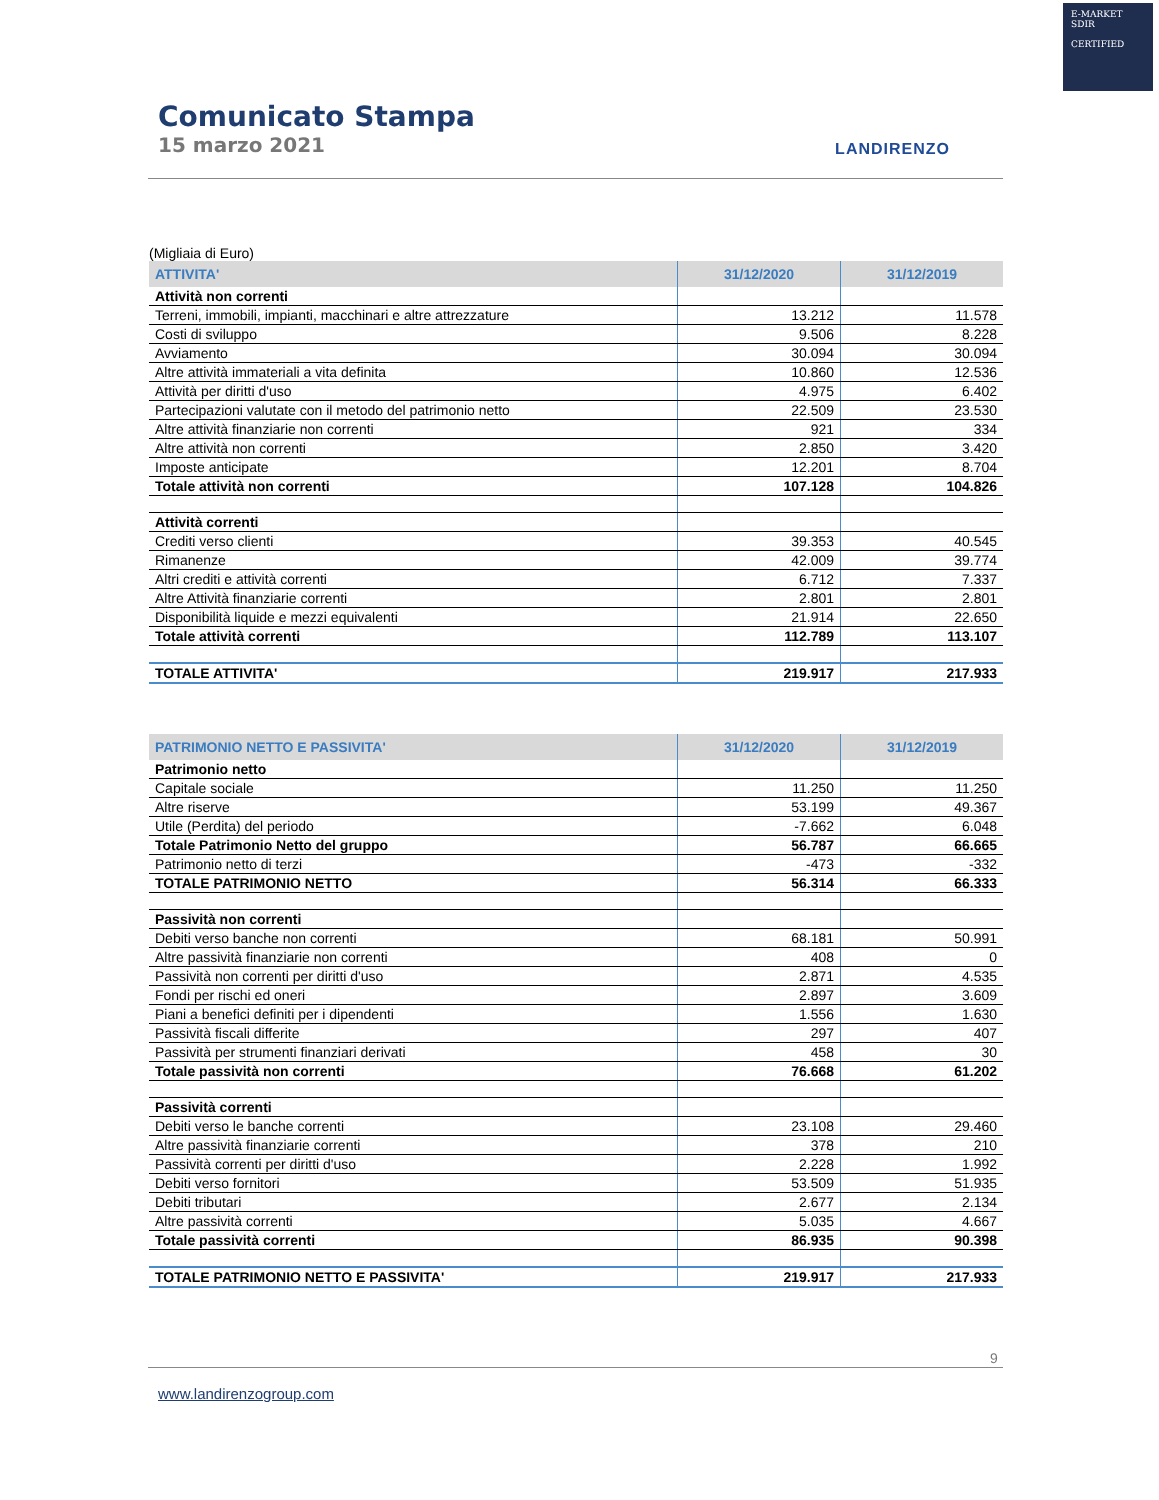E-MARKET
SDIR
CERTIFIED
Comunicato Stampa
15 marzo 2021
LANDIRENZO
(Migliaia di Euro)
| ATTIVITA' | 31/12/2020 | 31/12/2019 |
| Attività non correnti | | |
| Terreni, immobili, impianti, macchinari e altre attrezzature | 13.212 | 11.578 |
| Costi di sviluppo | 9.506 | 8.228 |
| Avviamento | 30.094 | 30.094 |
| Altre attività immateriali a vita definita | 10.860 | 12.536 |
| Attività per diritti d'uso | 4.975 | 6.402 |
| Partecipazioni valutate con il metodo del patrimonio netto | 22.509 | 23.530 |
| Altre attività finanziarie non correnti | 921 | 334 |
| Altre attività non correnti | 2.850 | 3.420 |
| Imposte anticipate | 12.201 | 8.704 |
| Totale attività non correnti | 107.128 | 104.826 |
| Attività correnti | | |
| Crediti verso clienti | 39.353 | 40.545 |
| Rimanenze | 42.009 | 39.774 |
| Altri crediti e attività correnti | 6.712 | 7.337 |
| Altre Attività finanziarie correnti | 2.801 | 2.801 |
| Disponibilità liquide e mezzi equivalenti | 21.914 | 22.650 |
| Totale attività correnti | 112.789 | 113.107 |
| TOTALE ATTIVITA' | 219.917 | 217.933 |
| PATRIMONIO NETTO E PASSIVITA' | 31/12/2020 | 31/12/2019 |
| Patrimonio netto | | |
| Capitale sociale | 11.250 | 11.250 |
| Altre riserve | 53.199 | 49.367 |
| Utile (Perdita) del periodo | -7.662 | 6.048 |
| Totale Patrimonio Netto del gruppo | 56.787 | 66.665 |
| Patrimonio netto di terzi | -473 | -332 |
| TOTALE PATRIMONIO NETTO | 56.314 | 66.333 |
| Passività non correnti | | |
| Debiti verso banche non correnti | 68.181 | 50.991 |
| Altre passività finanziarie non correnti | 408 | 0 |
| Passività non correnti per diritti d'uso | 2.871 | 4.535 |
| Fondi per rischi ed oneri | 2.897 | 3.609 |
| Piani a benefici definiti per i dipendenti | 1.556 | 1.630 |
| Passività fiscali differite | 297 | 407 |
| Passività per strumenti finanziari derivati | 458 | 30 |
| Totale passività non correnti | 76.668 | 61.202 |
| Passività correnti | | |
| Debiti verso le banche correnti | 23.108 | 29.460 |
| Altre passività finanziarie correnti | 378 | 210 |
| Passività correnti per diritti d'uso | 2.228 | 1.992 |
| Debiti verso fornitori | 53.509 | 51.935 |
| Debiti tributari | 2.677 | 2.134 |
| Altre passività correnti | 5.035 | 4.667 |
| Totale passività correnti | 86.935 | 90.398 |
| TOTALE PATRIMONIO NETTO E PASSIVITA' | 219.917 | 217.933 |
9
www.landirenzogroup.com